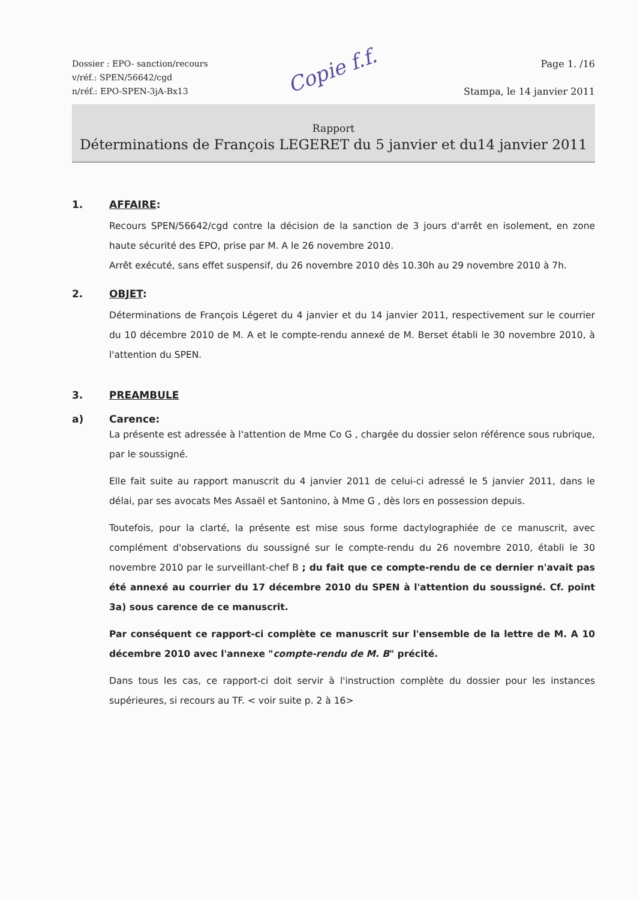Dossier : EPO- sanction/recours
v/réf.: SPEN/56642/cgd
n/réf.: EPO-SPEN-3jA-Bx13
Copie f.f.
Page 1. /16
Stampa, le 14 janvier 2011
Rapport
Déterminations de François LEGERET du 5 janvier et du14 janvier 2011
1. AFFAIRE:
Recours SPEN/56642/cgd contre la décision de la sanction de 3 jours d'arrêt en isolement, en zone haute sécurité des EPO, prise par M. A le 26 novembre 2010.
Arrêt exécuté, sans effet suspensif, du 26 novembre 2010 dès 10.30h au 29 novembre 2010 à 7h.
2. OBJET:
Déterminations de François Légeret du 4 janvier et du 14 janvier 2011, respectivement sur le courrier du 10 décembre 2010 de M. A et le compte-rendu annexé de M. Berset établi le 30 novembre 2010, à l'attention du SPEN.
3. PREAMBULE
a) Carence:
La présente est adressée à l'attention de Mme Co G , chargée du dossier selon référence sous rubrique, par le soussigné.
Elle fait suite au rapport manuscrit du 4 janvier 2011 de celui-ci adressé le 5 janvier 2011, dans le délai, par ses avocats Mes Assaël et Santonino, à Mme G , dès lors en possession depuis.
Toutefois, pour la clarté, la présente est mise sous forme dactylographiée de ce manuscrit, avec complément d'observations du soussigné sur le compte-rendu du 26 novembre 2010, établi le 30 novembre 2010 par le surveillant-chef B ; du fait que ce compte-rendu de ce dernier n'avait pas été annexé au courrier du 17 décembre 2010 du SPEN à l'attention du soussigné. Cf. point 3a) sous carence de ce manuscrit.
Par conséquent ce rapport-ci complète ce manuscrit sur l'ensemble de la lettre de M. A 10 décembre 2010 avec l'annexe "compte-rendu de M. B" précité.
Dans tous les cas, ce rapport-ci doit servir à l'instruction complète du dossier pour les instances supérieures, si recours au TF. < voir suite p. 2 à 16>